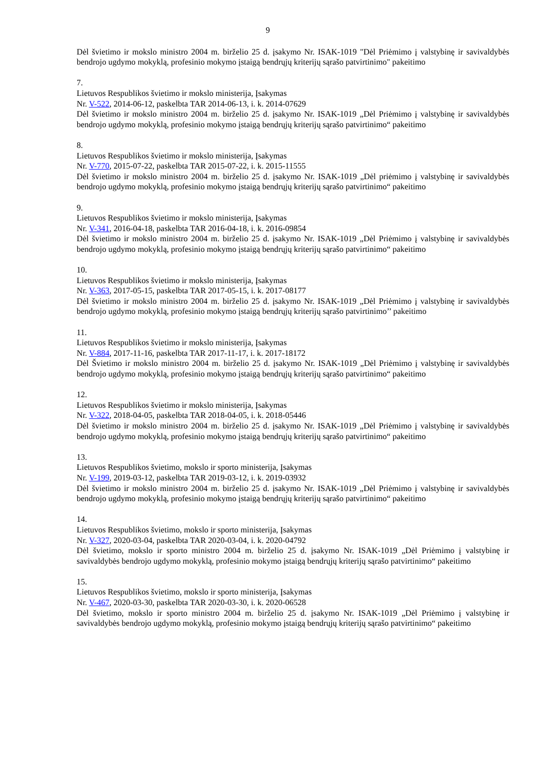9
Dėl švietimo ir mokslo ministro 2004 m. birželio 25 d. įsakymo Nr. ISAK-1019 "Dėl Priėmimo į valstybinę ir savivaldybės bendrojo ugdymo mokyklą, profesinio mokymo įstaigą bendrųjų kriterijų sąrašo patvirtinimo" pakeitimo
7.
Lietuvos Respublikos švietimo ir mokslo ministerija, Įsakymas
Nr. V-522, 2014-06-12, paskelbta TAR 2014-06-13, i. k. 2014-07629
Dėl švietimo ir mokslo ministro 2004 m. birželio 25 d. įsakymo Nr. ISAK-1019 „Dėl Priėmimo į valstybinę ir savivaldybės bendrojo ugdymo mokyklą, profesinio mokymo įstaigą bendrųjų kriterijų sąrašo patvirtinimo“ pakeitimo
8.
Lietuvos Respublikos švietimo ir mokslo ministerija, Įsakymas
Nr. V-770, 2015-07-22, paskelbta TAR 2015-07-22, i. k. 2015-11555
Dėl švietimo ir mokslo ministro 2004 m. birželio 25 d. įsakymo Nr. ISAK-1019 „Dėl priėmimo į valstybinę ir savivaldybės bendrojo ugdymo mokyklą, profesinio mokymo įstaigą bendrųjų kriterijų sąrašo patvirtinimo“ pakeitimo
9.
Lietuvos Respublikos švietimo ir mokslo ministerija, Įsakymas
Nr. V-341, 2016-04-18, paskelbta TAR 2016-04-18, i. k. 2016-09854
Dėl švietimo ir mokslo ministro 2004 m. birželio 25 d. įsakymo Nr. ISAK-1019 „Dėl Priėmimo į valstybinę ir savivaldybės bendrojo ugdymo mokyklą, profesinio mokymo įstaigą bendrųjų kriterijų sąrašo patvirtinimo“ pakeitimo
10.
Lietuvos Respublikos švietimo ir mokslo ministerija, Įsakymas
Nr. V-363, 2017-05-15, paskelbta TAR 2017-05-15, i. k. 2017-08177
Dėl švietimo ir mokslo ministro 2004 m. birželio 25 d. įsakymo Nr. ISAK-1019 „Dėl Priėmimo į valstybinę ir savivaldybės bendrojo ugdymo mokyklą, profesinio mokymo įstaigą bendrųjų kriterijų sąrašo patvirtinimo’’ pakeitimo
11.
Lietuvos Respublikos švietimo ir mokslo ministerija, Įsakymas
Nr. V-884, 2017-11-16, paskelbta TAR 2017-11-17, i. k. 2017-18172
Dėl Švietimo ir mokslo ministro 2004 m. birželio 25 d. įsakymo Nr. ISAK-1019 „Dėl Priėmimo į valstybinę ir savivaldybės bendrojo ugdymo mokyklą, profesinio mokymo įstaigą bendrųjų kriterijų sąrašo patvirtinimo“ pakeitimo
12.
Lietuvos Respublikos švietimo ir mokslo ministerija, Įsakymas
Nr. V-322, 2018-04-05, paskelbta TAR 2018-04-05, i. k. 2018-05446
Dėl švietimo ir mokslo ministro 2004 m. birželio 25 d. įsakymo Nr. ISAK-1019 „Dėl Priėmimo į valstybinę ir savivaldybės bendrojo ugdymo mokyklą, profesinio mokymo įstaigą bendrųjų kriterijų sąrašo patvirtinimo“ pakeitimo
13.
Lietuvos Respublikos švietimo, mokslo ir sporto ministerija, Įsakymas
Nr. V-199, 2019-03-12, paskelbta TAR 2019-03-12, i. k. 2019-03932
Dėl švietimo ir mokslo ministro 2004 m. birželio 25 d. įsakymo Nr. ISAK-1019 „Dėl Priėmimo į valstybinę ir savivaldybės bendrojo ugdymo mokyklą, profesinio mokymo įstaigą bendrųjų kriterijų sąrašo patvirtinimo“ pakeitimo
14.
Lietuvos Respublikos švietimo, mokslo ir sporto ministerija, Įsakymas
Nr. V-327, 2020-03-04, paskelbta TAR 2020-03-04, i. k. 2020-04792
Dėl švietimo, mokslo ir sporto ministro 2004 m. birželio 25 d. įsakymo Nr. ISAK-1019 „Dėl Priėmimo į valstybinę ir savivaldybės bendrojo ugdymo mokyklą, profesinio mokymo įstaigą bendrųjų kriterijų sąrašo patvirtinimo“ pakeitimo
15.
Lietuvos Respublikos švietimo, mokslo ir sporto ministerija, Įsakymas
Nr. V-467, 2020-03-30, paskelbta TAR 2020-03-30, i. k. 2020-06528
Dėl švietimo, mokslo ir sporto ministro 2004 m. birželio 25 d. įsakymo Nr. ISAK-1019 „Dėl Priėmimo į valstybinę ir savivaldybės bendrojo ugdymo mokyklą, profesinio mokymo įstaigą bendrųjų kriterijų sąrašo patvirtinimo“ pakeitimo